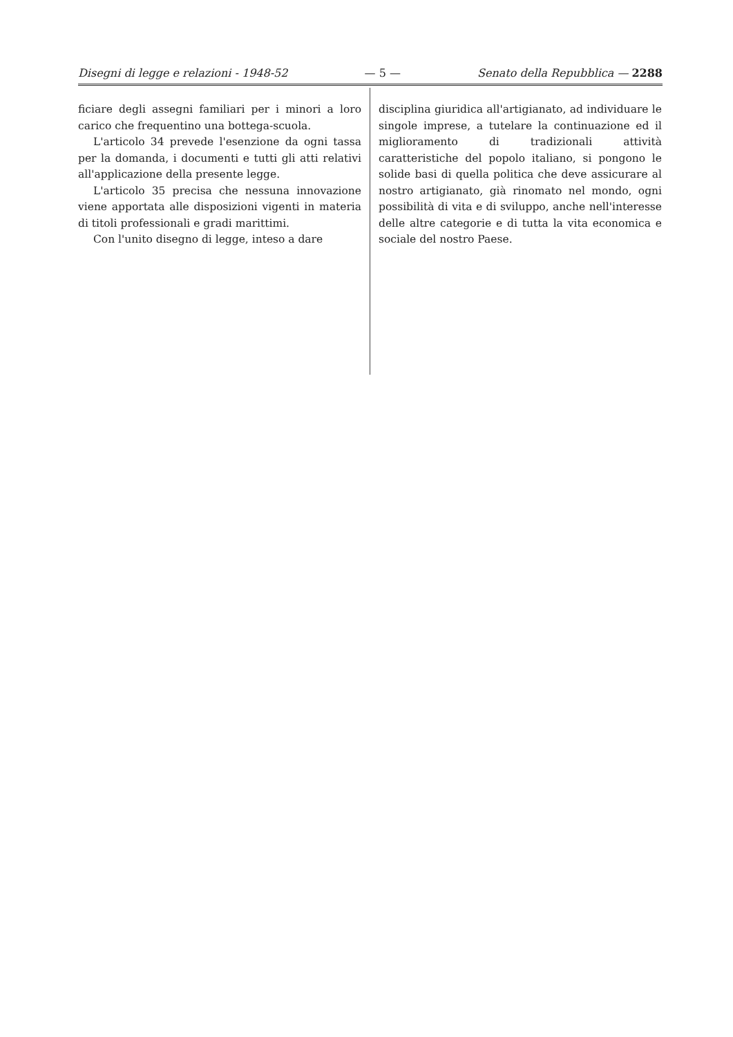Disegni di legge e relazioni - 1948-52 — 5 — Senato della Repubblica — 2288
ficiare degli assegni familiari per i minori a loro carico che frequentino una bottega-scuola.
L'articolo 34 prevede l'esenzione da ogni tassa per la domanda, i documenti e tutti gli atti relativi all'applicazione della presente legge.
L'articolo 35 precisa che nessuna innovazione viene apportata alle disposizioni vigenti in materia di titoli professionali e gradi marittimi.
Con l'unito disegno di legge, inteso a dare
disciplina giuridica all'artigianato, ad individuare le singole imprese, a tutelare la continuazione ed il miglioramento di tradizionali attività caratteristiche del popolo italiano, si pongono le solide basi di quella politica che deve assicurare al nostro artigianato, già rinomato nel mondo, ogni possibilità di vita e di sviluppo, anche nell'interesse delle altre categorie e di tutta la vita economica e sociale del nostro Paese.